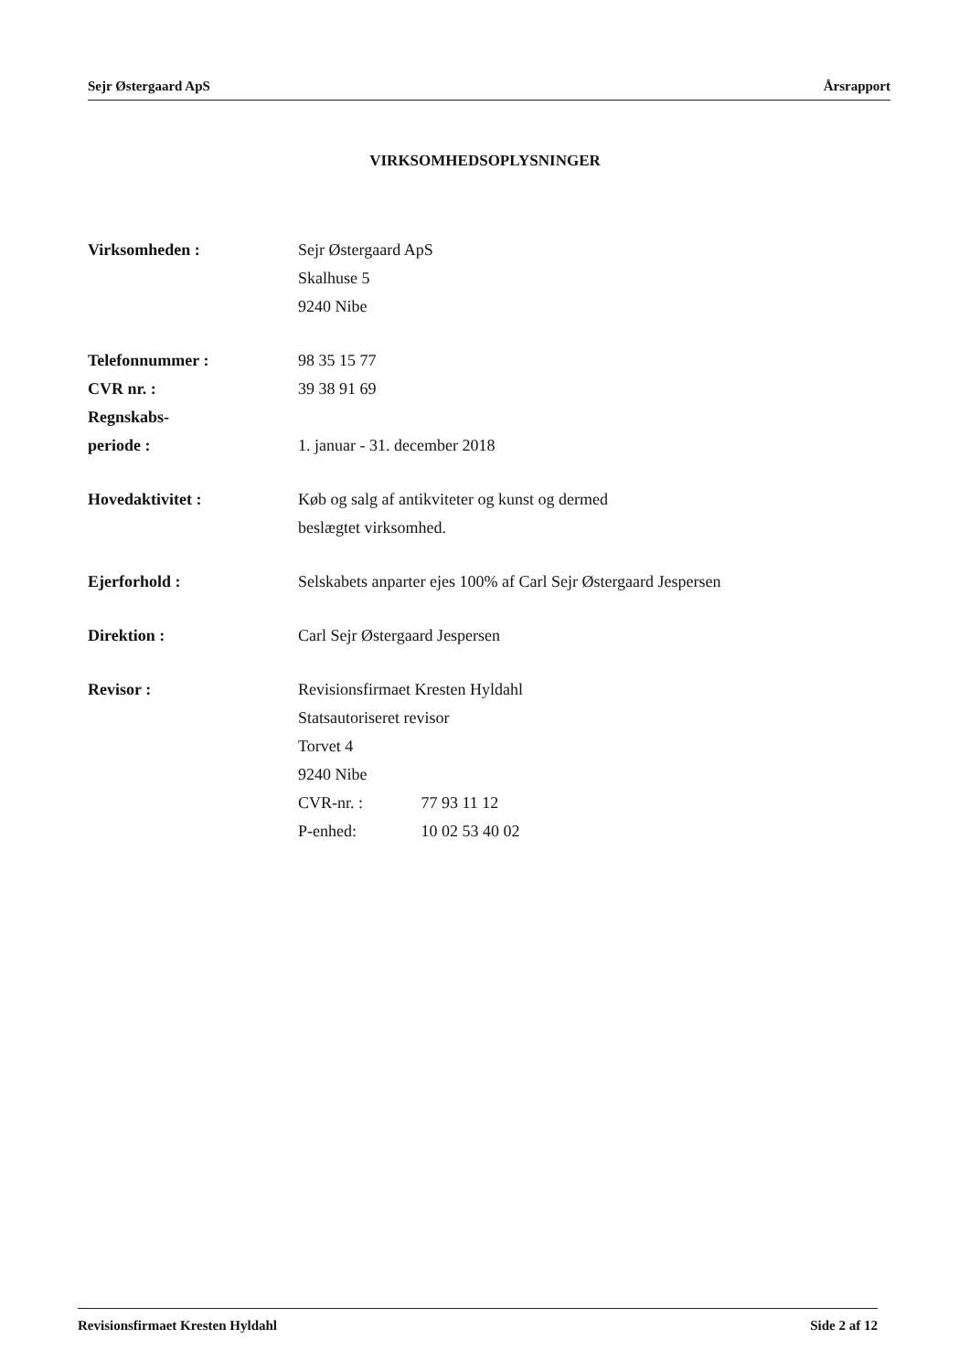Sejr Østergaard ApS Årsrapport
VIRKSOMHEDSOPLYSNINGER
Virksomheden : Sejr Østergaard ApS
Skalhuse 5
9240 Nibe
Telefonnummer :
CVR nr. :
Regnskabs-
periode :
98 35 15 77
39 38 91 69
1. januar - 31. december 2018
Hovedaktivitet : Køb og salg af antikviteter og kunst og dermed
beslægtet virksomhed.
Ejerforhold : Selskabets anparter ejes 100% af Carl Sejr Østergaard Jespersen
Direktion : Carl Sejr Østergaard Jespersen
Revisor : Revisionsfirmaet Kresten Hyldahl
Statsautoriseret revisor
Torvet 4
9240 Nibe
CVR-nr. : 77 93 11 12
P-enhed: 10 02 53 40 02
Revisionsfirmaet Kresten Hyldahl Side 2 af 12